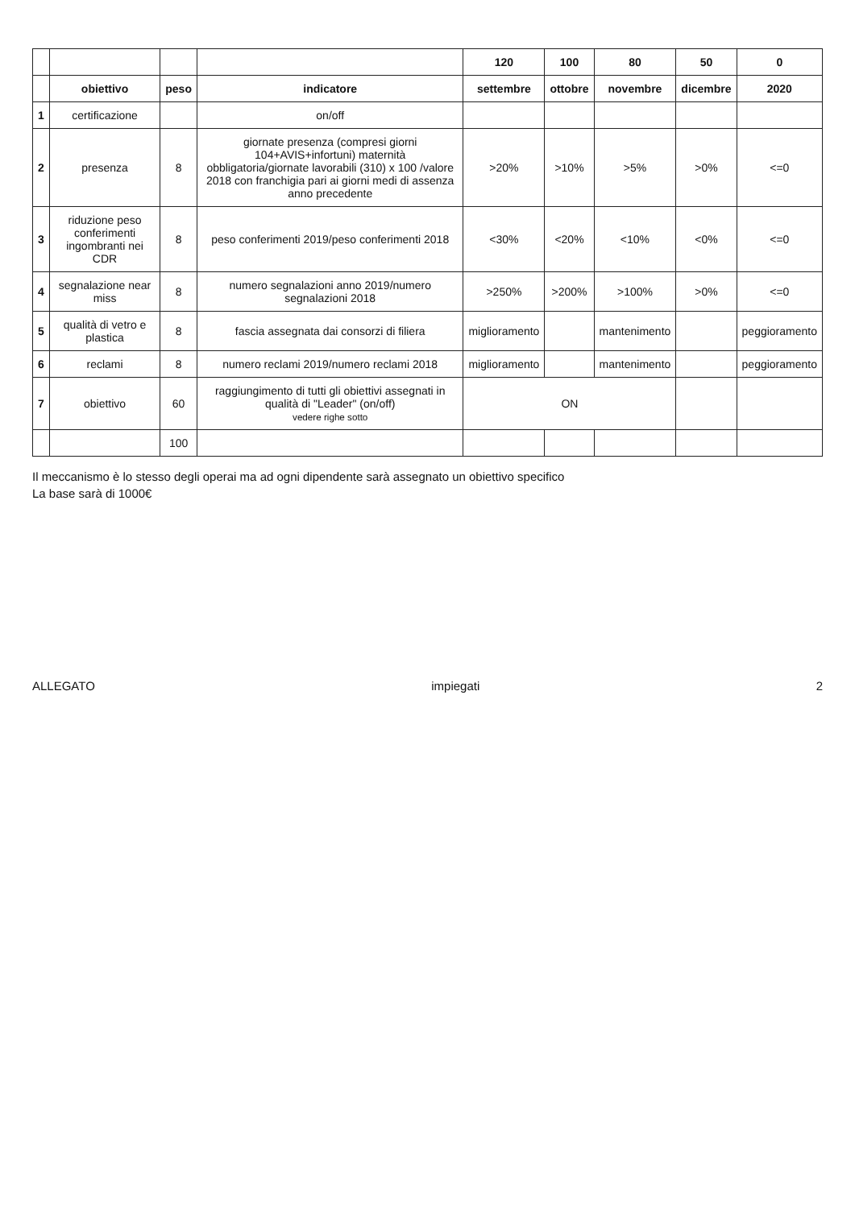| | | | | 120 | 100 | 80 | 50 | 0 |
| | obiettivo | peso | indicatore | settembre | ottobre | novembre | dicembre | 2020 |
| 1 | certificazione | | on/off | | | | | |
| 2 | presenza | 8 | giornate presenza (compresi giorni 104+AVIS+infortuni) maternità obbligatoria/giornate lavorabili (310) x 100 /valore 2018 con franchigia pari ai giorni medi di assenza anno precedente | >20% | >10% | >5% | >0% | <=0 |
| 3 | riduzione peso conferimenti ingombranti nei CDR | 8 | peso conferimenti 2019/peso conferimenti 2018 | <30% | <20% | <10% | <0% | <=0 |
| 4 | segnalazione near miss | 8 | numero segnalazioni anno 2019/numero segnalazioni 2018 | >250% | >200% | >100% | >0% | <=0 |
| 5 | qualità di vetro e plastica | 8 | fascia assegnata dai consorzi di filiera | miglioramento | | mantenimento | | peggioramento |
| 6 | reclami | 8 | numero reclami 2019/numero reclami 2018 | miglioramento | | mantenimento | | peggioramento |
| 7 | obiettivo | 60 | raggiungimento di tutti gli obiettivi assegnati in qualità di "Leader" (on/off) vedere righe sotto | ON | | | | |
| | | 100 | | | | | | |
Il meccanismo è lo stesso degli operai ma ad ogni dipendente sarà assegnato un obiettivo specifico
La base sarà di 1000€
ALLEGATO impiegati 2